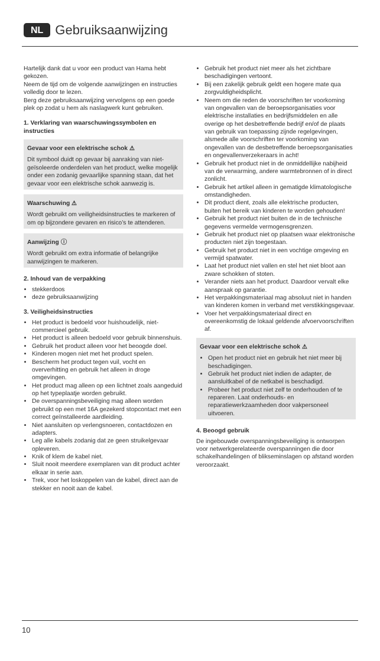NL Gebruiksaanwijzing
Hartelijk dank dat u voor een product van Hama hebt gekozen.
Neem de tijd om de volgende aanwijzingen en instructies volledig door te lezen.
Berg deze gebruiksaanwijzing vervolgens op een goede plek op zodat u hem als naslagwerk kunt gebruiken.
1. Verklaring van waarschuwingssymbolen en instructies
Gevaar voor een elektrische schok ⚠
Dit symbool duidt op gevaar bij aanraking van niet-geïsoleerde onderdelen van het product, welke mogelijk onder een zodanig gevaarlijke spanning staan, dat het gevaar voor een elektrische schok aanwezig is.
Waarschuwing ⚠
Wordt gebruikt om veiligheidsinstructies te markeren of om op bijzondere gevaren en risico’s te attenderen.
Aanwijzing ⓘ
Wordt gebruikt om extra informatie of belangrijke aanwijzingen te markeren.
2. Inhoud van de verpakking
stekkerdoos
deze gebruiksaanwijzing
3. Veiligheidsinstructies
Het product is bedoeld voor huishoudelijk, niet-commercieel gebruik.
Het product is alleen bedoeld voor gebruik binnenshuis.
Gebruik het product alleen voor het beoogde doel.
Kinderen mogen niet met het product spelen.
Bescherm het product tegen vuil, vocht en oververhitting en gebruik het alleen in droge omgevingen.
Het product mag alleen op een lichtnet zoals aangeduid op het typeplaatje worden gebruikt.
De overspanningsbeveiliging mag alleen worden gebruikt op een met 16A gezekerd stopcontact met een correct geïnstalleerde aardleiding.
Niet aansluiten op verlengsnoeren, contactdozen en adapters.
Leg alle kabels zodanig dat ze geen struikelgevaar opleveren.
Knik of klem de kabel niet.
Sluit nooit meerdere exemplaren van dit product achter elkaar in serie aan.
Trek, voor het loskoppelen van de kabel, direct aan de stekker en nooit aan de kabel.
Gebruik het product niet meer als het zichtbare beschadigingen vertoont.
Bij een zakelijk gebruik geldt een hogere mate qua zorgvuldigheidsplicht.
Neem om die reden de voorschriften ter voorkoming van ongevallen van de beroepsorganisaties voor elektrische installaties en bedrijfsmiddelen en alle overige op het desbetreffende bedrijf en/of de plaats van gebruik van toepassing zijnde regelgevingen, alsmede alle voorschriften ter voorkoming van ongevallen van de desbetreffende beroepsorganisaties en ongevallenverzekeraars in acht!
Gebruik het product niet in de onmiddellijke nabijheid van de verwarming, andere warmtebronnen of in direct zonlicht.
Gebruik het artikel alleen in gematigde klimatologische omstandigheden.
Dit product dient, zoals alle elektrische producten, buiten het bereik van kinderen te worden gehouden!
Gebruik het product niet buiten de in de technische gegevens vermelde vermogensgrenzen.
Gebruik het product niet op plaatsen waar elektronische producten niet zijn toegestaan.
Gebruik het product niet in een vochtige omgeving en vermijd spatwater.
Laat het product niet vallen en stel het niet bloot aan zware schokken of stoten.
Verander niets aan het product. Daardoor vervalt elke aanspraak op garantie.
Het verpakkingsmateriaal mag absoluut niet in handen van kinderen komen in verband met verstikkingsgevaar.
Voer het verpakkingsmateriaal direct en overeenkomstig de lokaal geldende afvoervoorschriften af.
Gevaar voor een elektrische schok ⚠
Open het product niet en gebruik het niet meer bij beschadigingen.
Gebruik het product niet indien de adapter, de aansluitkabel of de netkabel is beschadigd.
Probeer het product niet zelf te onderhouden of te repareren. Laat onderhouds- en reparatiewerkzaamheden door vakpersoneel uitvoeren.
4. Beoogd gebruik
De ingebouwde overspanningsbeveiliging is ontworpen voor netwerkgerelateerde overspanningen die door schakelhandelingen of blikseminslagen op afstand worden veroorzaakt.
10